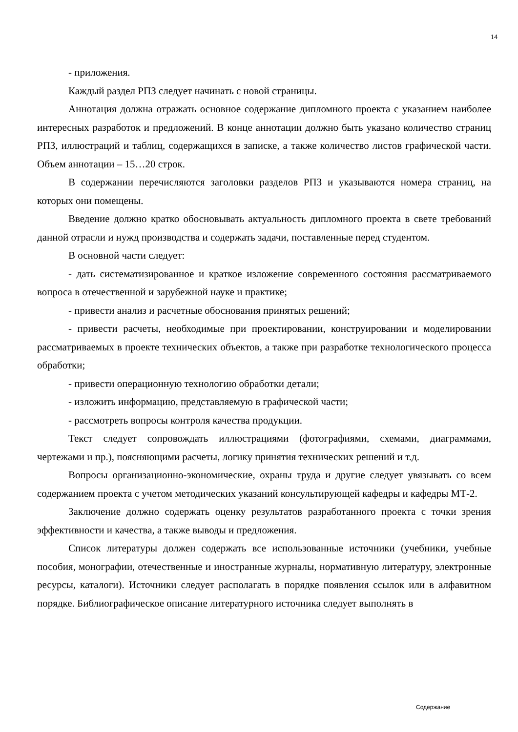14
- приложения.
Каждый раздел РПЗ следует начинать с новой страницы.
Аннотация должна отражать основное содержание дипломного проекта с указанием наиболее интересных разработок и предложений. В конце аннотации должно быть указано количество страниц РПЗ, иллюстраций и таблиц, содержащихся в записке, а также количество листов графической части. Объем аннотации – 15…20 строк.
В содержании перечисляются заголовки разделов РПЗ и указываются номера страниц, на которых они помещены.
Введение должно кратко обосновывать актуальность дипломного проекта в свете требований данной отрасли и нужд производства и содержать задачи, поставленные перед студентом.
В основной части следует:
- дать систематизированное и краткое изложение современного состояния рассматриваемого вопроса в отечественной и зарубежной науке и практике;
- привести анализ и расчетные обоснования принятых решений;
- привести расчеты, необходимые при проектировании, конструировании и моделировании рассматриваемых в проекте технических объектов, а также при разработке технологического процесса обработки;
- привести операционную технологию обработки детали;
- изложить информацию, представляемую в графической части;
- рассмотреть вопросы контроля качества продукции.
Текст следует сопровождать иллюстрациями (фотографиями, схемами, диаграммами, чертежами и пр.), поясняющими расчеты, логику принятия технических решений и т.д.
Вопросы организационно-экономические, охраны труда и другие следует увязывать со всем содержанием проекта с учетом методических указаний консультирующей кафедры и кафедры МТ-2.
Заключение должно содержать оценку результатов разработанного проекта с точки зрения эффективности и качества, а также выводы и предложения.
Список литературы должен содержать все использованные источники (учебники, учебные пособия, монографии, отечественные и иностранные журналы, нормативную литературу, электронные ресурсы, каталоги). Источники следует располагать в порядке появления ссылок или в алфавитном порядке. Библиографическое описание литературного источника следует выполнять в
Содержание